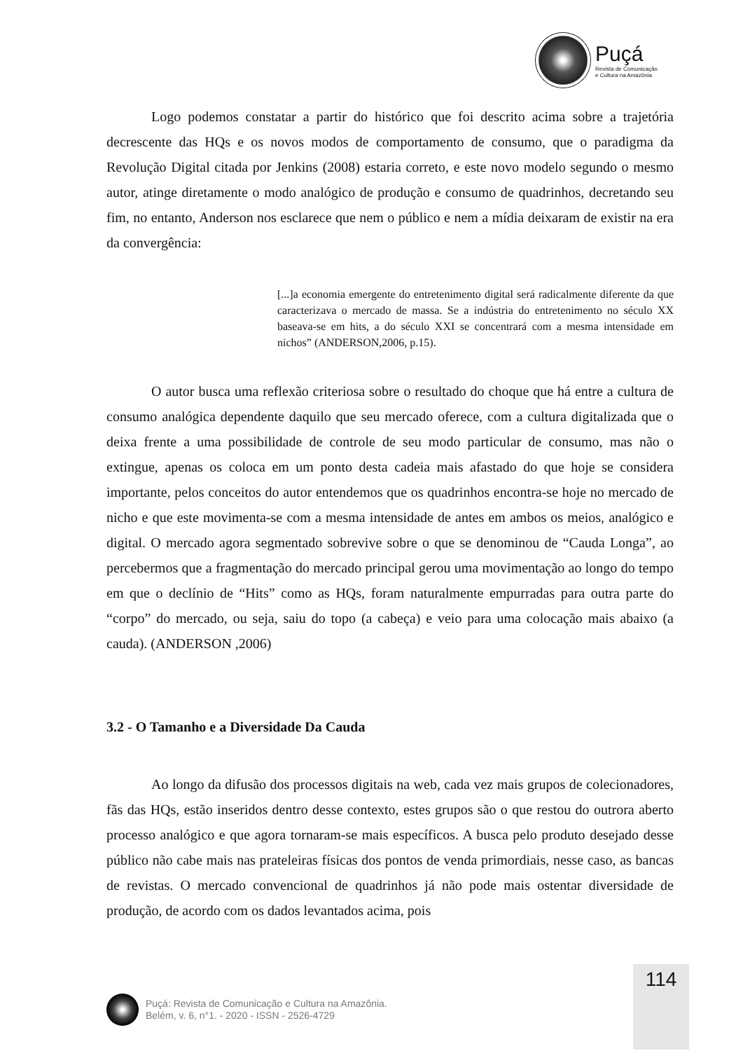Puçá
Revista de Comunicação
e Cultura na Amazônia
Logo podemos constatar a partir do histórico que foi descrito acima sobre a trajetória decrescente das HQs e os novos modos de comportamento de consumo, que o paradigma da Revolução Digital citada por Jenkins (2008) estaria correto, e este novo modelo segundo o mesmo autor, atinge diretamente o modo analógico de produção e consumo de quadrinhos, decretando seu fim, no entanto, Anderson nos esclarece que nem o público e nem a mídia deixaram de existir na era da convergência:
[...]a economia emergente do entretenimento digital será radicalmente diferente da que caracterizava o mercado de massa. Se a indústria do entretenimento no século XX baseava-se em hits, a do século XXI se concentrará com a mesma intensidade em nichos” (ANDERSON,2006, p.15).
O autor busca uma reflexão criteriosa sobre o resultado do choque que há entre a cultura de consumo analógica dependente daquilo que seu mercado oferece, com a cultura digitalizada que o deixa frente a uma possibilidade de controle de seu modo particular de consumo, mas não o extingue, apenas os coloca em um ponto desta cadeia mais afastado do que hoje se considera importante, pelos conceitos do autor entendemos que os quadrinhos encontra-se hoje no mercado de nicho e que este movimenta-se com a mesma intensidade de antes em ambos os meios, analógico e digital. O mercado agora segmentado sobrevive sobre o que se denominou de “Cauda Longa”, ao percebermos que a fragmentação do mercado principal gerou uma movimentação ao longo do tempo em que o declínio de “Hits” como as HQs, foram naturalmente empurradas para outra parte do “corpo” do mercado, ou seja, saiu do topo (a cabeça) e veio para uma colocação mais abaixo (a cauda). (ANDERSON ,2006)
3.2 - O Tamanho e a Diversidade Da Cauda
Ao longo da difusão dos processos digitais na web, cada vez mais grupos de colecionadores, fãs das HQs, estão inseridos dentro desse contexto, estes grupos são o que restou do outrora aberto processo analógico e que agora tornaram-se mais específicos. A busca pelo produto desejado desse público não cabe mais nas prateleiras físicas dos pontos de venda primordiais, nesse caso, as bancas de revistas. O mercado convencional de quadrinhos já não pode mais ostentar diversidade de produção, de acordo com os dados levantados acima, pois
114
Puçá: Revista de Comunicação e Cultura na Amazônia.
Belém, v. 6, n°1. - 2020 - ISSN - 2526-4729